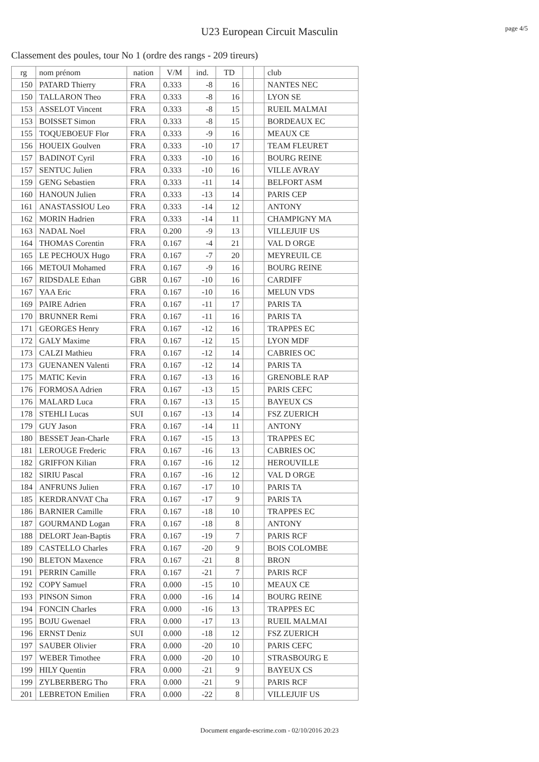page 4/5
U23 European Circuit Masculin
Classement des poules, tour No 1 (ordre des rangs - 209 tireurs)
| rg | nom prénom | nation | V/M | ind. | TD | | | club |
| --- | --- | --- | --- | --- | --- | --- | --- | --- |
| 150 | PATARD Thierry | FRA | 0.333 | -8 | 16 | | | NANTES NEC |
| 150 | TALLARON Theo | FRA | 0.333 | -8 | 16 | | | LYON SE |
| 153 | ASSELOT Vincent | FRA | 0.333 | -8 | 15 | | | RUEIL MALMAI |
| 153 | BOISSET Simon | FRA | 0.333 | -8 | 15 | | | BORDEAUX EC |
| 155 | TOQUEBOEUF Flor | FRA | 0.333 | -9 | 16 | | | MEAUX CE |
| 156 | HOUEIX Goulven | FRA | 0.333 | -10 | 17 | | | TEAM FLEURET |
| 157 | BADINOT Cyril | FRA | 0.333 | -10 | 16 | | | BOURG REINE |
| 157 | SENTUC Julien | FRA | 0.333 | -10 | 16 | | | VILLE AVRAY |
| 159 | GENG Sebastien | FRA | 0.333 | -11 | 14 | | | BELFORT ASM |
| 160 | HANOUN Julien | FRA | 0.333 | -13 | 14 | | | PARIS CEP |
| 161 | ANASTASSIOU Leo | FRA | 0.333 | -14 | 12 | | | ANTONY |
| 162 | MORIN Hadrien | FRA | 0.333 | -14 | 11 | | | CHAMPIGNY MA |
| 163 | NADAL Noel | FRA | 0.200 | -9 | 13 | | | VILLEJUIF US |
| 164 | THOMAS Corentin | FRA | 0.167 | -4 | 21 | | | VAL D ORGE |
| 165 | LE PECHOUX Hugo | FRA | 0.167 | -7 | 20 | | | MEYREUIL CE |
| 166 | METOUI Mohamed | FRA | 0.167 | -9 | 16 | | | BOURG REINE |
| 167 | RIDSDALE Ethan | GBR | 0.167 | -10 | 16 | | | CARDIFF |
| 167 | YAA Eric | FRA | 0.167 | -10 | 16 | | | MELUN VDS |
| 169 | PAIRE Adrien | FRA | 0.167 | -11 | 17 | | | PARIS TA |
| 170 | BRUNNER Remi | FRA | 0.167 | -11 | 16 | | | PARIS TA |
| 171 | GEORGES Henry | FRA | 0.167 | -12 | 16 | | | TRAPPES EC |
| 172 | GALY Maxime | FRA | 0.167 | -12 | 15 | | | LYON MDF |
| 173 | CALZI Mathieu | FRA | 0.167 | -12 | 14 | | | CABRIES OC |
| 173 | GUENANEN Valenti | FRA | 0.167 | -12 | 14 | | | PARIS TA |
| 175 | MATIC Kevin | FRA | 0.167 | -13 | 16 | | | GRENOBLE RAP |
| 176 | FORMOSA Adrien | FRA | 0.167 | -13 | 15 | | | PARIS CEFC |
| 176 | MALARD Luca | FRA | 0.167 | -13 | 15 | | | BAYEUX CS |
| 178 | STEHLI Lucas | SUI | 0.167 | -13 | 14 | | | FSZ ZUERICH |
| 179 | GUY Jason | FRA | 0.167 | -14 | 11 | | | ANTONY |
| 180 | BESSET Jean-Charle | FRA | 0.167 | -15 | 13 | | | TRAPPES EC |
| 181 | LEROUGE Frederic | FRA | 0.167 | -16 | 13 | | | CABRIES OC |
| 182 | GRIFFON Kilian | FRA | 0.167 | -16 | 12 | | | HEROUVILLE |
| 182 | SIRIU Pascal | FRA | 0.167 | -16 | 12 | | | VAL D ORGE |
| 184 | ANFRUNS Julien | FRA | 0.167 | -17 | 10 | | | PARIS TA |
| 185 | KERDRANVAT Cha | FRA | 0.167 | -17 | 9 | | | PARIS TA |
| 186 | BARNIER Camille | FRA | 0.167 | -18 | 10 | | | TRAPPES EC |
| 187 | GOURMAND Logan | FRA | 0.167 | -18 | 8 | | | ANTONY |
| 188 | DELORT Jean-Baptis | FRA | 0.167 | -19 | 7 | | | PARIS RCF |
| 189 | CASTELLO Charles | FRA | 0.167 | -20 | 9 | | | BOIS COLOMBE |
| 190 | BLETON Maxence | FRA | 0.167 | -21 | 8 | | | BRON |
| 191 | PERRIN Camille | FRA | 0.167 | -21 | 7 | | | PARIS RCF |
| 192 | COPY Samuel | FRA | 0.000 | -15 | 10 | | | MEAUX CE |
| 193 | PINSON Simon | FRA | 0.000 | -16 | 14 | | | BOURG REINE |
| 194 | FONCIN Charles | FRA | 0.000 | -16 | 13 | | | TRAPPES EC |
| 195 | BOJU Gwenael | FRA | 0.000 | -17 | 13 | | | RUEIL MALMAI |
| 196 | ERNST Deniz | SUI | 0.000 | -18 | 12 | | | FSZ ZUERICH |
| 197 | SAUBER Olivier | FRA | 0.000 | -20 | 10 | | | PARIS CEFC |
| 197 | WEBER Timothee | FRA | 0.000 | -20 | 10 | | | STRASBOURG E |
| 199 | HILY Quentin | FRA | 0.000 | -21 | 9 | | | BAYEUX CS |
| 199 | ZYLBERBERG Tho | FRA | 0.000 | -21 | 9 | | | PARIS RCF |
| 201 | LEBRETON Emilien | FRA | 0.000 | -22 | 8 | | | VILLEJUIF US |
Document engarde-escrime.com - 02/10/2016 20:23